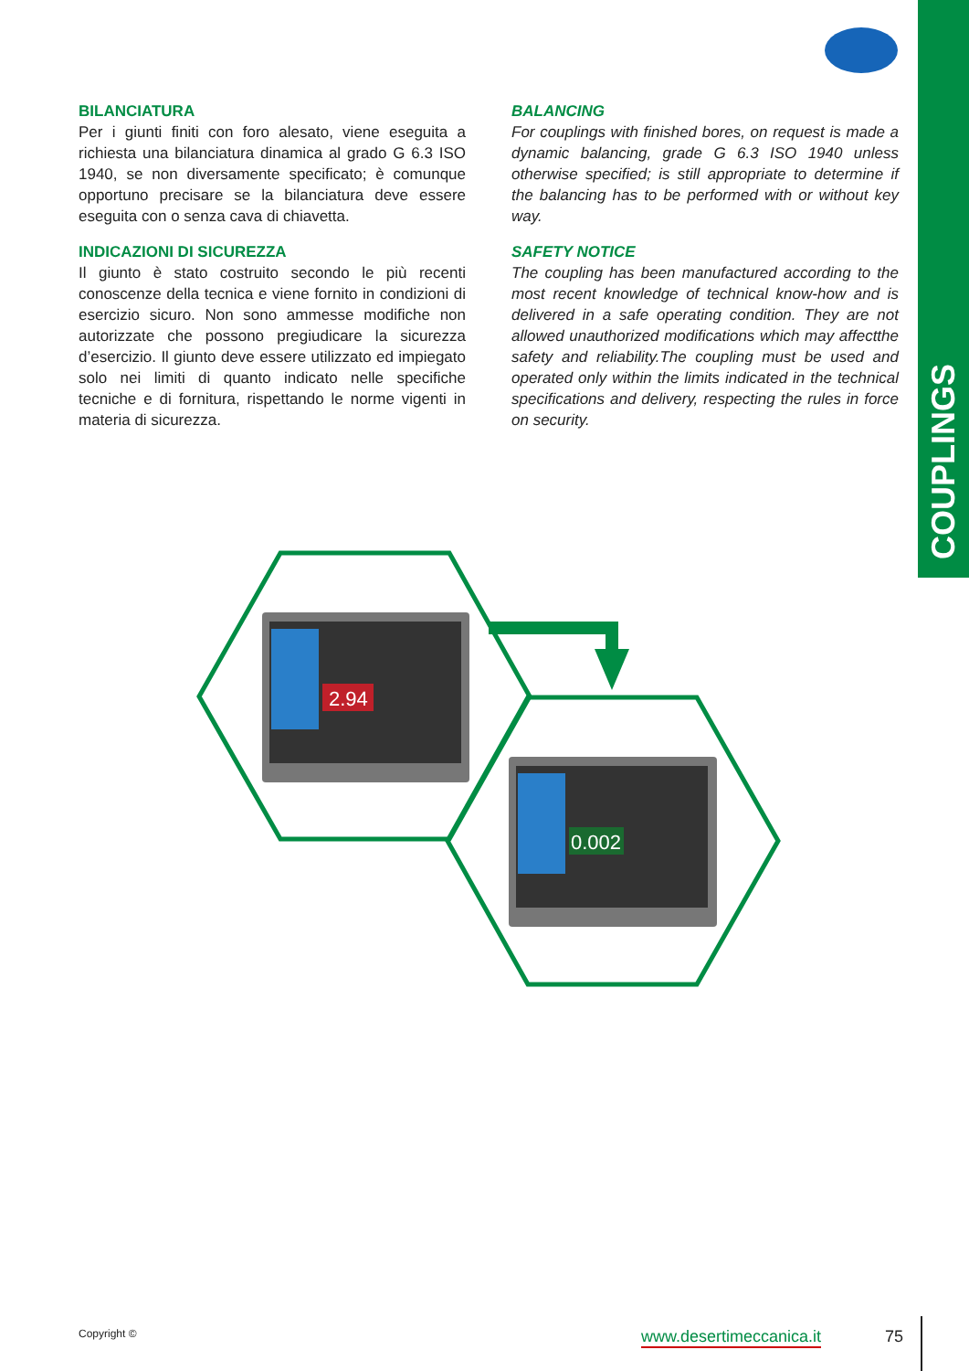COUPLINGS
BILANCIATURA
Per i giunti finiti con foro alesato, viene eseguita a richiesta una bilanciatura dinamica al grado G 6.3 ISO 1940, se non diversamente specificato; è comunque opportuno precisare se la bilanciatura deve essere eseguita con o senza cava di chiavetta.
INDICAZIONI DI SICUREZZA
Il giunto è stato costruito secondo le più recenti conoscenze della tecnica e viene fornito in condizioni di esercizio sicuro. Non sono ammesse modifiche non autorizzate che possono pregiudicare la sicurezza d’esercizio. Il giunto deve essere utilizzato ed impiegato solo nei limiti di quanto indicato nelle specifiche tecniche e di fornitura, rispettando le norme vigenti in materia di sicurezza.
BALANCING
For couplings with finished bores, on request is made a dynamic balancing, grade G 6.3 ISO 1940 unless otherwise specified; is still appropriate to determine if the balancing has to be performed with or without key way.
SAFETY NOTICE
The coupling has been manufactured according to the most recent knowledge of technical know-how and is delivered in a safe operating condition. They are not allowed unauthorized modifications which may affectthe safety and reliability.The coupling must be used and operated only within the limits indicated in the technical specifications and delivery, respecting the rules in force on security.
2.94
0.002
Copyright © www.desertimeccanica.it 75